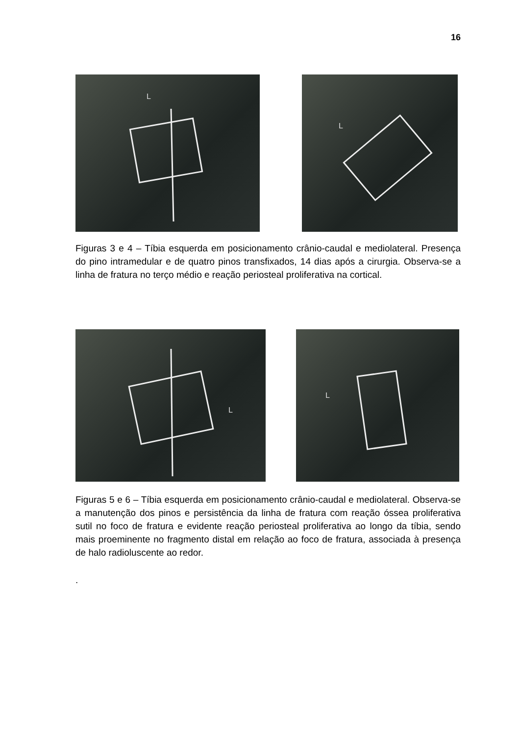16
L
L
Figuras 3 e 4 – Tíbia esquerda em posicionamento crânio-caudal e mediolateral. Presença do pino intramedular e de quatro pinos transfixados, 14 dias após a cirurgia. Observa-se a linha de fratura no terço médio e reação periosteal proliferativa na cortical.
L
L
Figuras 5 e 6 – Tíbia esquerda em posicionamento crânio-caudal e mediolateral. Observa-se a manutenção dos pinos e persistência da linha de fratura com reação óssea proliferativa sutil no foco de fratura e evidente reação periosteal proliferativa ao longo da tíbia, sendo mais proeminente no fragmento distal em relação ao foco de fratura, associada à presença de halo radioluscente ao redor.
.